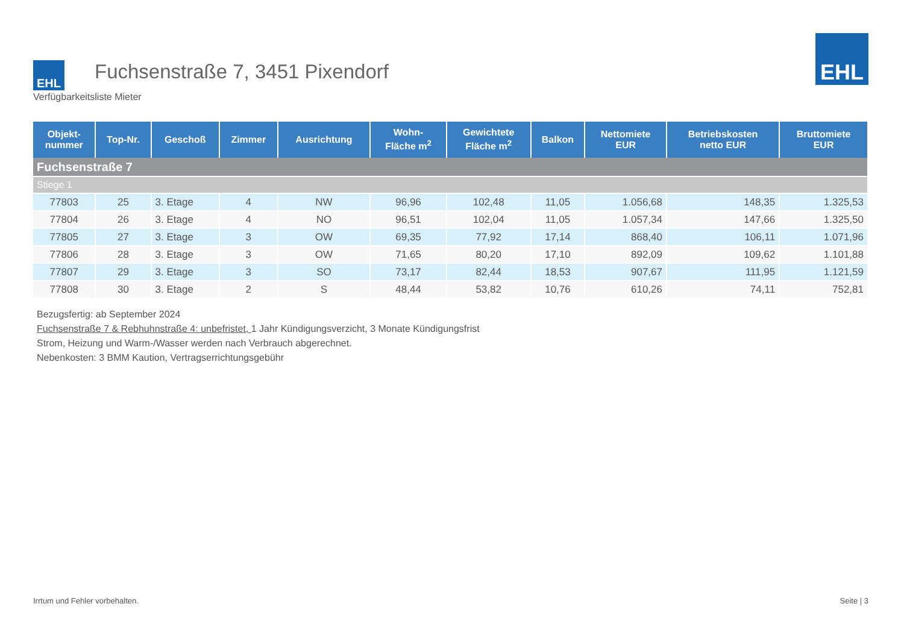EHL
Fuchsenstraße 7, 3451 Pixendorf
EHL
Verfügbarkeitsliste Mieter
| Objekt- nummer | Top-Nr. | Geschoß | Zimmer | Ausrichtung | Wohn- Fläche m<sup>2</sup> | Gewichtete Fläche m<sup>2</sup> | Balkon | Nettomiete EUR | Betriebskosten netto EUR | Bruttomiete EUR |
| --- | --- | --- | --- | --- | --- | --- | --- | --- | --- | --- |
| Fuchsenstraße 7 | | | | | | | | | | |
| Stiege 1 | | | | | | | | | | |
| 77803 | 25 | 3. Etage | 4 | NW | 96,96 | 102,48 | 11,05 | 1.056,68 | 148,35 | 1.325,53 |
| 77804 | 26 | 3. Etage | 4 | NO | 96,51 | 102,04 | 11,05 | 1.057,34 | 147,66 | 1.325,50 |
| 77805 | 27 | 3. Etage | 3 | OW | 69,35 | 77,92 | 17,14 | 868,40 | 106,11 | 1.071,96 |
| 77806 | 28 | 3. Etage | 3 | OW | 71,65 | 80,20 | 17,10 | 892,09 | 109,62 | 1.101,88 |
| 77807 | 29 | 3. Etage | 3 | SO | 73,17 | 82,44 | 18,53 | 907,67 | 111,95 | 1.121,59 |
| 77808 | 30 | 3. Etage | 2 | S | 48,44 | 53,82 | 10,76 | 610,26 | 74,11 | 752,81 |
Bezugsfertig: ab September 2024
Fuchsenstraße 7 & Rebhuhnstraße 4: unbefristet, 1 Jahr Kündigungsverzicht, 3 Monate Kündigungsfrist
Strom, Heizung und Warm-/Wasser werden nach Verbrauch abgerechnet.
Nebenkosten: 3 BMM Kaution, Vertragserrichtungsgebühr
Irrtum und Fehler vorbehalten. Seite | 3